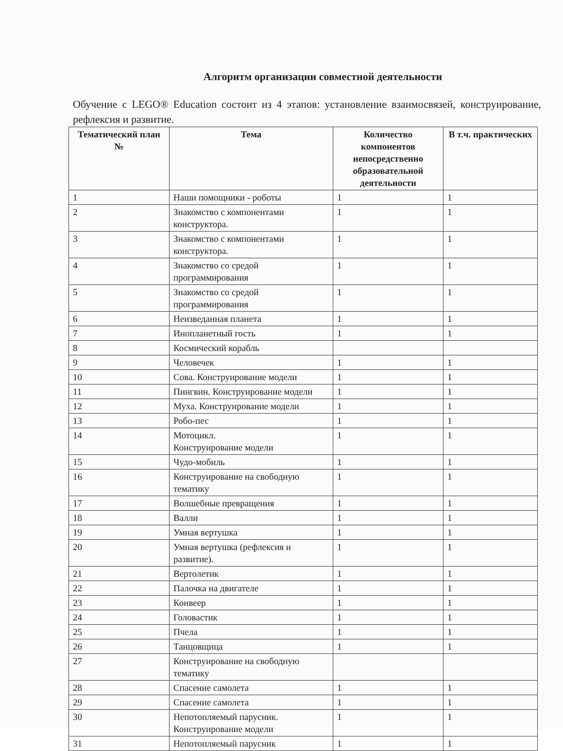Алгоритм организации совместной деятельности
Обучение с LEGO® Education состоит из 4 этапов: установление взаимосвязей, конструирование, рефлексия и развитие.
| Тематический план № | Тема | Количество компонентов непосредственно образовательной деятельности | В т.ч. практических |
| --- | --- | --- | --- |
| 1 | Наши помощники - роботы | 1 | 1 |
| 2 | Знакомство с компонентами конструктора. | 1 | 1 |
| 3 | Знакомство с компонентами конструктора. | 1 | 1 |
| 4 | Знакомство со средой программирования | 1 | 1 |
| 5 | Знакомство со средой программирования | 1 | 1 |
| 6 | Неизведанная планета | 1 | 1 |
| 7 | Инопланетный гость | 1 | 1 |
| 8 | Космический корабль | | |
| 9 | Человечек | 1 | 1 |
| 10 | Сова. Конструирование модели | 1 | 1 |
| 11 | Пингвин. Конструирование модели | 1 | 1 |
| 12 | Муха. Конструирование модели | 1 | 1 |
| 13 | Робо-пес | 1 | 1 |
| 14 | Мотоцикл. Конструирование модели | 1 | 1 |
| 15 | Чудо-мобиль | 1 | 1 |
| 16 | Конструирование на свободную тематику | 1 | 1 |
| 17 | Волшебные превращения | 1 | 1 |
| 18 | Валли | 1 | 1 |
| 19 | Умная вертушка | 1 | 1 |
| 20 | Умная вертушка (рефлексия и развитие). | 1 | 1 |
| 21 | Вертолетик | 1 | 1 |
| 22 | Палочка на двигателе | 1 | 1 |
| 23 | Конвеер | 1 | 1 |
| 24 | Головастик | 1 | 1 |
| 25 | Пчела | 1 | 1 |
| 26 | Танцовщица | 1 | 1 |
| 27 | Конструирование на свободную тематику | | |
| 28 | Спасение самолета | 1 | 1 |
| 29 | Спасение самолета | 1 | 1 |
| 30 | Непотопляемый парусник. Конструирование модели | 1 | 1 |
| 31 | Непотопляемый парусник | 1 | 1 |